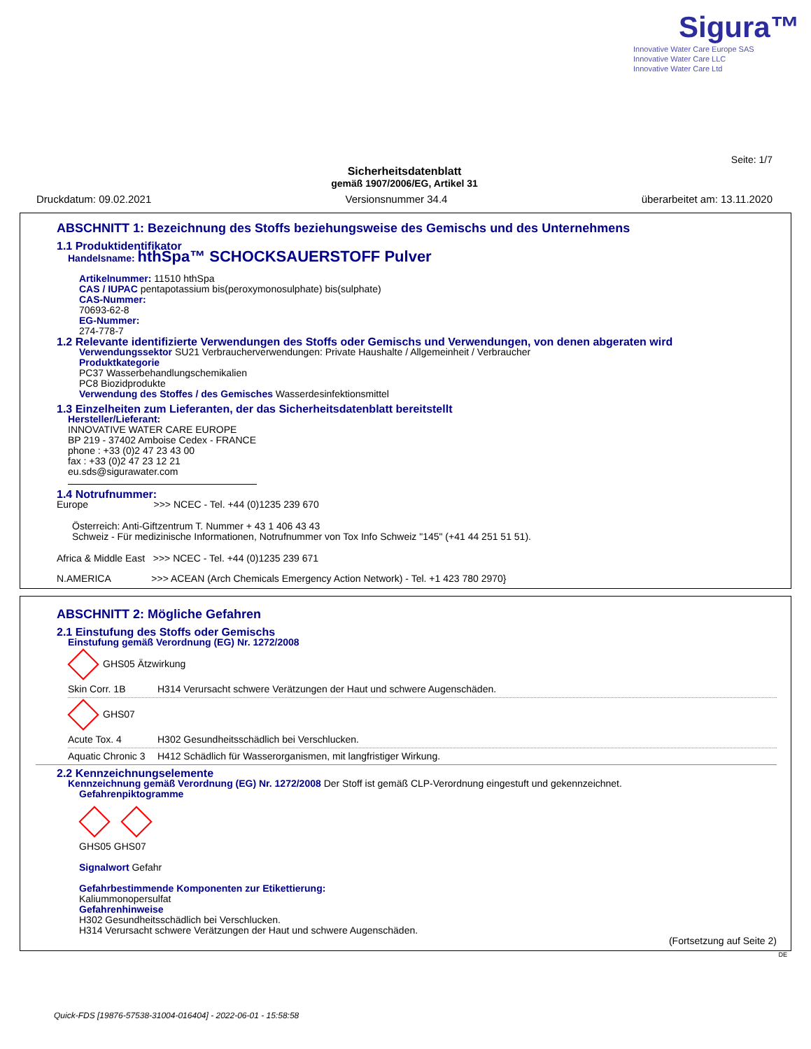Sigura™
Innovative Water Care Europe SAS
Innovative Water Care LLC
Innovative Water Care Ltd
Seite: 1/7
Sicherheitsdatenblatt
gemäß 1907/2006/EG, Artikel 31
Druckdatum: 09.02.2021 Versionsnummer 34.4 überarbeitet am: 13.11.2020
ABSCHNITT 1: Bezeichnung des Stoffs beziehungsweise des Gemischs und des Unternehmens
1.1 Produktidentifikator
Handelsname: hthSpa™ SCHOCKSAUERSTOFF Pulver
Artikelnummer: 11510 hthSpa
CAS / IUPAC pentapotassium bis(peroxymonosulphate) bis(sulphate)
CAS-Nummer:
70693-62-8
EG-Nummer:
274-778-7
1.2 Relevante identifizierte Verwendungen des Stoffs oder Gemischs und Verwendungen, von denen abgeraten wird
Verwendungssektor SU21 Verbraucherverwendungen: Private Haushalte / Allgemeinheit / Verbraucher
Produktkategorie
PC37 Wasserbehandlungschemikalien
PC8 Biozidprodukte
Verwendung des Stoffes / des Gemisches Wasserdesinfektionsmittel
1.3 Einzelheiten zum Lieferanten, der das Sicherheitsdatenblatt bereitstellt
Hersteller/Lieferant:
INNOVATIVE WATER CARE EUROPE
BP 219 - 37402 Amboise Cedex - FRANCE
phone : +33 (0)2 47 23 43 00
fax : +33 (0)2 47 23 12 21
eu.sds@sigurawater.com
1.4 Notrufnummer:
Europe >>> NCEC - Tel. +44 (0)1235 239 670
Österreich: Anti-Giftzentrum T. Nummer + 43 1 406 43 43
Schweiz - Für medizinische Informationen, Notrufnummer von Tox Info Schweiz "145" (+41 44 251 51 51).
Africa & Middle East >>> NCEC - Tel. +44 (0)1235 239 671
N.AMERICA >>> ACEAN (Arch Chemicals Emergency Action Network) - Tel. +1 423 780 2970}
ABSCHNITT 2: Mögliche Gefahren
2.1 Einstufung des Stoffs oder Gemischs
Einstufung gemäß Verordnung (EG) Nr. 1272/2008
GHS05 Ätzwirkung
Skin Corr. 1B H314 Verursacht schwere Verätzungen der Haut und schwere Augenschäden.
GHS07
Acute Tox. 4 H302 Gesundheitsschädlich bei Verschlucken.
Aquatic Chronic 3 H412 Schädlich für Wasserorganismen, mit langfristiger Wirkung.
2.2 Kennzeichnungselemente
Kennzeichnung gemäß Verordnung (EG) Nr. 1272/2008 Der Stoff ist gemäß CLP-Verordnung eingestuft und gekennzeichnet.
Gefahrenpiktogramme
GHS05 GHS07
Signalwort Gefahr
Gefahrbestimmende Komponenten zur Etikettierung:
Kaliummonopersulfat
Gefahrenhinweise
H302 Gesundheitsschädlich bei Verschlucken.
H314 Verursacht schwere Verätzungen der Haut und schwere Augenschäden.
(Fortsetzung auf Seite 2)
DE
Quick-FDS [19876-57538-31004-016404] - 2022-06-01 - 15:58:58